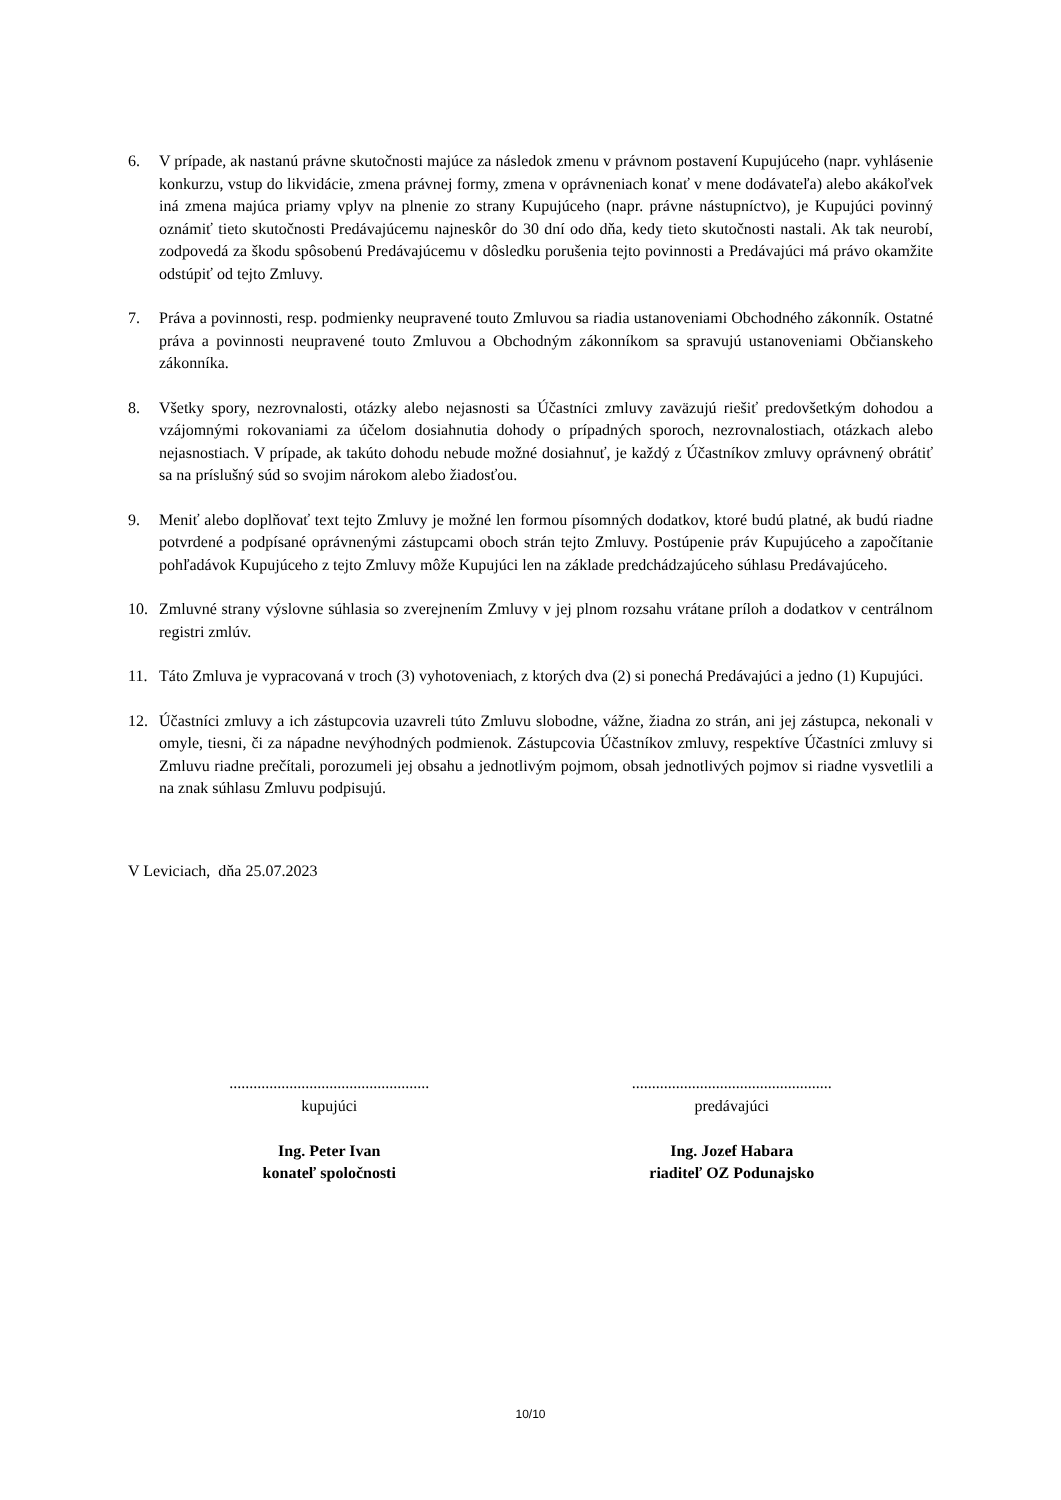6. V prípade, ak nastanú právne skutočnosti majúce za následok zmenu v právnom postavení Kupujúceho (napr. vyhlásenie konkurzu, vstup do likvidácie, zmena právnej formy, zmena v oprávneniach konať v mene dodávateľa) alebo akákoľvek iná zmena majúca priamy vplyv na plnenie zo strany Kupujúceho (napr. právne nástupníctvo), je Kupujúci povinný oznámiť tieto skutočnosti Predávajúcemu najneskôr do 30 dní odo dňa, kedy tieto skutočnosti nastali. Ak tak neurobí, zodpovedá za škodu spôsobenú Predávajúcemu v dôsledku porušenia tejto povinnosti a Predávajúci má právo okamžite odstúpiť od tejto Zmluvy.
7. Práva a povinnosti, resp. podmienky neupravené touto Zmluvou sa riadia ustanoveniami Obchodného zákonník. Ostatné práva a povinnosti neupravené touto Zmluvou a Obchodným zákonníkom sa spravujú ustanoveniami Občianskeho zákonníka.
8. Všetky spory, nezrovnalosti, otázky alebo nejasnosti sa Účastníci zmluvy zaväzujú riešiť predovšetkým dohodou a vzájomnými rokovaniami za účelom dosiahnutia dohody o prípadných sporoch, nezrovnalostiach, otázkach alebo nejasnostiach. V prípade, ak takúto dohodu nebude možné dosiahnuť, je každý z Účastníkov zmluvy oprávnený obrátiť sa na príslušný súd so svojim nárokom alebo žiadosťou.
9. Meniť alebo doplňovať text tejto Zmluvy je možné len formou písomných dodatkov, ktoré budú platné, ak budú riadne potvrdené a podpísané oprávnenými zástupcami oboch strán tejto Zmluvy. Postúpenie práv Kupujúceho a započítanie pohľadávok Kupujúceho z tejto Zmluvy môže Kupujúci len na základe predchádzajúceho súhlasu Predávajúceho.
10. Zmluvné strany výslovne súhlasia so zverejnením Zmluvy v jej plnom rozsahu vrátane príloh a dodatkov v centrálnom registri zmlúv.
11. Táto Zmluva je vypracovaná v troch (3) vyhotoveniach, z ktorých dva (2) si ponechá Predávajúci a jedno (1) Kupujúci.
12. Účastníci zmluvy a ich zástupcovia uzavreli túto Zmluvu slobodne, vážne, žiadna zo strán, ani jej zástupca, nekonali v omyle, tiesni, či za nápadne nevýhodných podmienok. Zástupcovia Účastníkov zmluvy, respektíve Účastníci zmluvy si Zmluvu riadne prečítali, porozumeli jej obsahu a jednotlivým pojmom, obsah jednotlivých pojmov si riadne vysvetlili a na znak súhlasu Zmluvu podpisujú.
V Leviciach, dňa 25.07.2023
..................................................
kupujúci
Ing. Peter Ivan
konateľ spoločnosti
..................................................
predávajúci
Ing. Jozef Habara
riaditeľ OZ Podunajsko
10/10